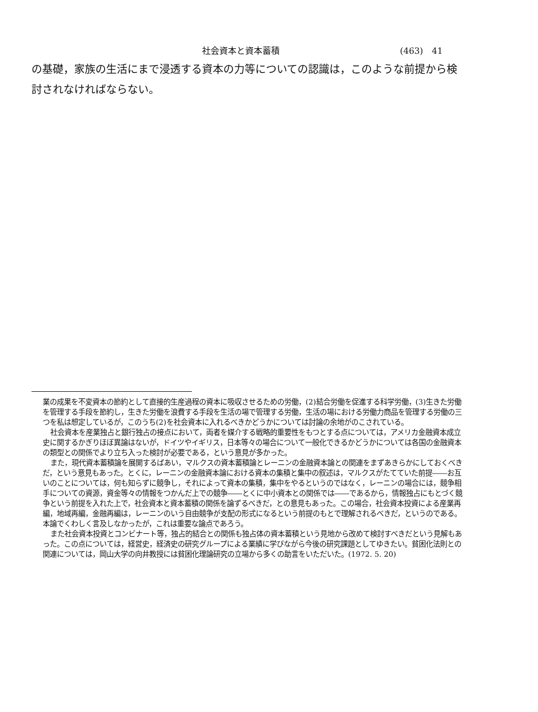社会資本と資本蓄積 (463)　41
の基礎，家族の生活にまで浸透する資本の力等についての認識は，このような前提から検討されなければならない。
業の成果を不変資本の節約として直接的生産過程の資本に吸収させるための労働，(2)結合労働を促進する科学労働，(3)生きた労働を管理する手段を節約し，生きた労働を浪費する手段を生活の場で管理する労働，生活の場における労働力商品を管理する労働の三つを私は想定しているが，このうち(2)を社会資本に入れるべきかどうかについては討論の余地がのこされている。
社会資本を産業独占と銀行独占の接点において，両者を媒介する戦略的重要性をもつとする点については，アメリカ金融資本成立史に関するかぎりほぼ異論はないが，ドイツやイギリス，日本等々の場合について一般化できるかどうかについては各国の金融資本の類型との関係でより立ち入った検討が必要である，という意見が多かった。
また，現代資本蓄積論を展開するばあい，マルクスの資本蓄積論とレーニンの金融資本論との関連をまずあきらかにしておくべきだ，という意見もあった。とくに，レーニンの金融資本論における資本の集積と集中の叙述は，マルクスがたてていた前提――お互いのことについては，何も知らずに競争し，それによって資本の集積，集中をやるというのではなく，レーニンの場合には，競争相手についての資源，資金等々の情報をつかんだ上での競争――とくに中小資本との関係では――であるから，情報独占にもとづく競争という前提を入れた上で，社会資本と資本蓄積の関係を論ずるべきだ，との意見もあった。この場合，社会資本投資による産業再編，地域再編，金融再編は，レーニンのいう自由競争が支配の形式になるという前提のもとで理解されるべきだ，というのである。本論でくわしく言及しなかったが，これは重要な論点であろう。
また社会資本投資とコンビナート等，独占的結合との関係も独占体の資本蓄積という見地から改めて検討すべきだという見解もあった。この点については，経営史，経済史の研究グループによる業績に学びながら今後の研究課題としてゆきたい。貧困化法則との関連については，岡山大学の向井教授には貧困化理論研究の立場から多くの助言をいただいた。(1972. 5. 20)